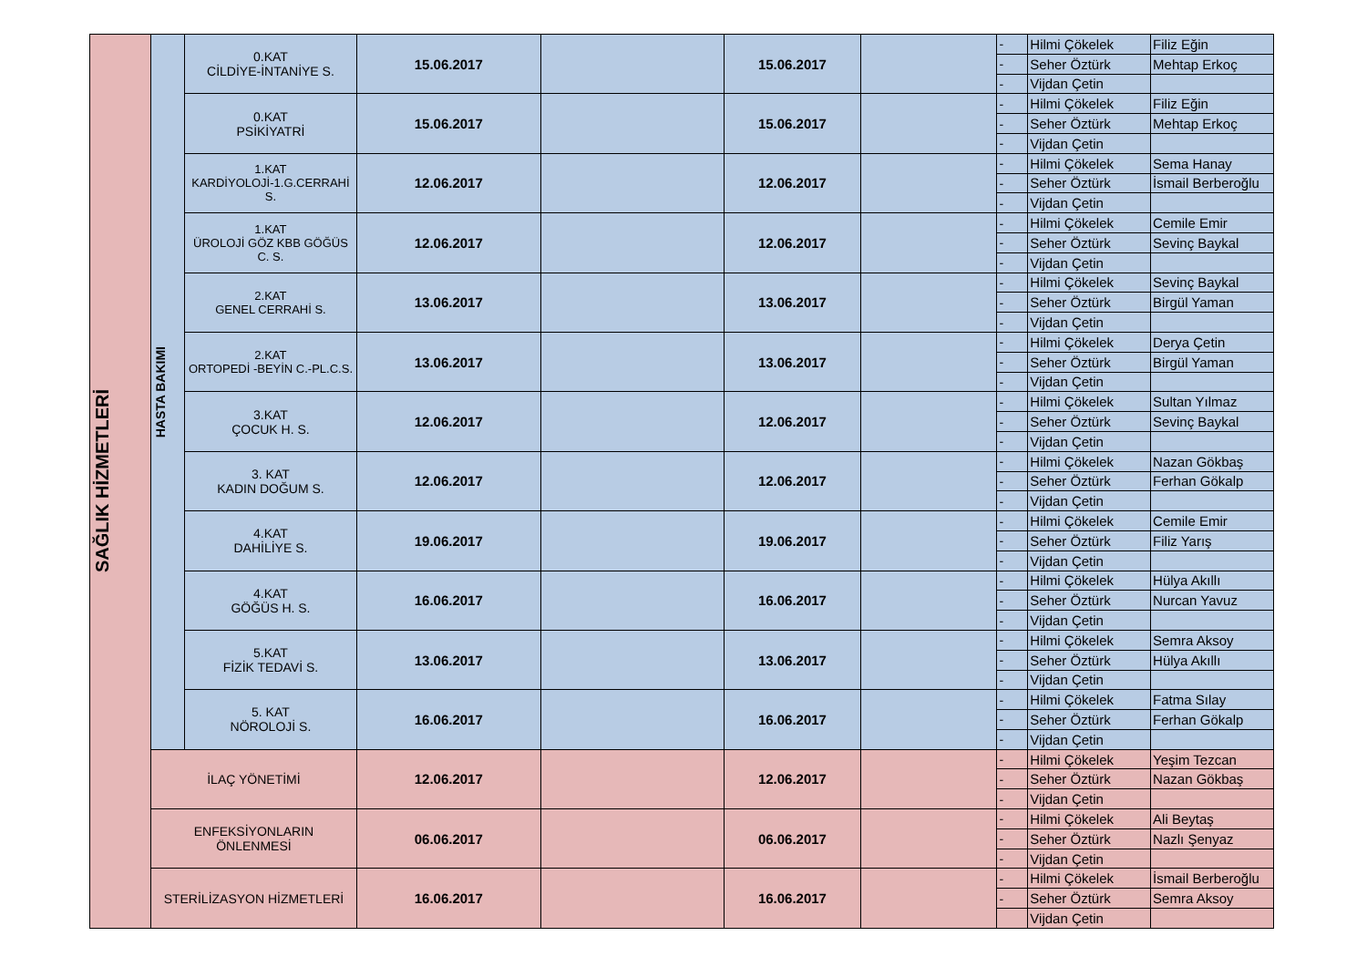| SAĞLIK HİZMETLERİ | HASTA BAKIMI | 0.KAT CİLDİYE-İNTANİYE S. | 15.06.2017 | | 15.06.2017 | | - | Hilmi Çökelek | Filiz Eğin |
| | | | | | | | - | Seher Öztürk | Mehtap Erkoç |
| | | | | | | | - | Vijdan Çetin | |
| | | 0.KAT PSİKİYATRİ | 15.06.2017 | | 15.06.2017 | | - | Hilmi Çökelek | Filiz Eğin |
| | | | | | | | - | Seher Öztürk | Mehtap Erkoç |
| | | | | | | | - | Vijdan Çetin | |
| | | 1.KAT KARDİYOLOJİ-1.G.CERRAHİ S. | 12.06.2017 | | 12.06.2017 | | - | Hilmi Çökelek | Sema Hanay |
| | | | | | | | - | Seher Öztürk | İsmail Berberoğlu |
| | | | | | | | - | Vijdan Çetin | |
| | | 1.KAT ÜROLOJİ GÖZ KBB GÖĞÜS C. S. | 12.06.2017 | | 12.06.2017 | | - | Hilmi Çökelek | Cemile Emir |
| | | | | | | | - | Seher Öztürk | Sevinç Baykal |
| | | | | | | | - | Vijdan Çetin | |
| | | 2.KAT GENEL CERRAHİ S. | 13.06.2017 | | 13.06.2017 | | - | Hilmi Çökelek | Sevinç Baykal |
| | | | | | | | - | Seher Öztürk | Birgül Yaman |
| | | | | | | | - | Vijdan Çetin | |
| | | 2.KAT ORTOPEDİ -BEYİN C.-PL.C.S. | 13.06.2017 | | 13.06.2017 | | - | Hilmi Çökelek | Derya Çetin |
| | | | | | | | - | Seher Öztürk | Birgül Yaman |
| | | | | | | | - | Vijdan Çetin | |
| | | 3.KAT ÇOCUK H. S. | 12.06.2017 | | 12.06.2017 | | - | Hilmi Çökelek | Sultan Yılmaz |
| | | | | | | | - | Seher Öztürk | Sevinç Baykal |
| | | | | | | | - | Vijdan Çetin | |
| | | 3. KAT KADIN DOĞUM S. | 12.06.2017 | | 12.06.2017 | | - | Hilmi Çökelek | Nazan Gökbaş |
| | | | | | | | - | Seher Öztürk | Ferhan Gökalp |
| | | | | | | | - | Vijdan Çetin | |
| | | 4.KAT DAHİLİYE S. | 19.06.2017 | | 19.06.2017 | | - | Hilmi Çökelek | Cemile Emir |
| | | | | | | | - | Seher Öztürk | Filiz Yarış |
| | | | | | | | - | Vijdan Çetin | |
| | | 4.KAT GÖĞÜS H. S. | 16.06.2017 | | 16.06.2017 | | - | Hilmi Çökelek | Hülya Akıllı |
| | | | | | | | - | Seher Öztürk | Nurcan Yavuz |
| | | | | | | | - | Vijdan Çetin | |
| | | 5.KAT FİZİK TEDAVİ S. | 13.06.2017 | | 13.06.2017 | | - | Hilmi Çökelek | Semra Aksoy |
| | | | | | | | - | Seher Öztürk | Hülya Akıllı |
| | | | | | | | - | Vijdan Çetin | |
| | | 5. KAT NÖROLOJİ S. | 16.06.2017 | | 16.06.2017 | | - | Hilmi Çökelek | Fatma Sılay |
| | | | | | | | - | Seher Öztürk | Ferhan Gökalp |
| | | | | | | | - | Vijdan Çetin | |
| | İLAÇ YÖNETİMİ | | 12.06.2017 | | 12.06.2017 | | - | Hilmi Çökelek | Yeşim Tezcan |
| | | | | | | | - | Seher Öztürk | Nazan Gökbaş |
| | | | | | | | - | Vijdan Çetin | |
| | ENFEKSİYONLARIN ÖNLENMESİ | | 06.06.2017 | | 06.06.2017 | | - | Hilmi Çökelek | Ali Beytaş |
| | | | | | | | - | Seher Öztürk | Nazlı Şenyaz |
| | | | | | | | - | Vijdan Çetin | |
| | STERİLİZASYON HİZMETLERİ | | 16.06.2017 | | 16.06.2017 | | - | Hilmi Çökelek | İsmail Berberoğlu |
| | | | | | | | - | Seher Öztürk | Semra Aksoy |
| | | | | | | | | Vijdan Çetin | |